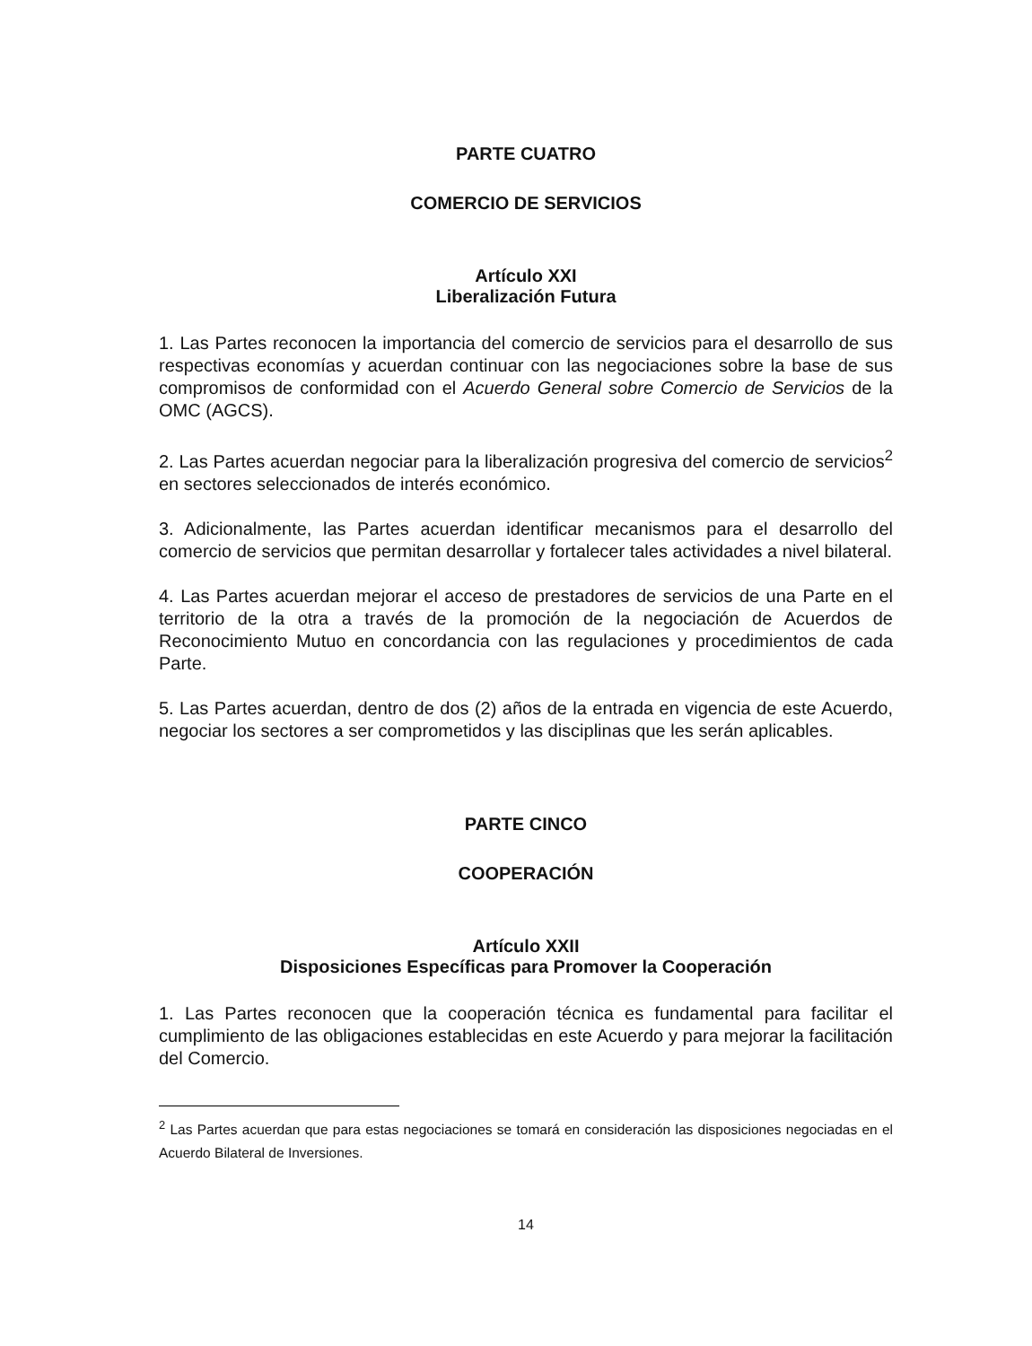PARTE CUATRO
COMERCIO DE SERVICIOS
Artículo XXI
Liberalización Futura
1. Las Partes reconocen la importancia del comercio de servicios para el desarrollo de sus respectivas economías y acuerdan continuar con las negociaciones sobre la base de sus compromisos de conformidad con el Acuerdo General sobre Comercio de Servicios de la OMC (AGCS).
2. Las Partes acuerdan negociar para la liberalización progresiva del comercio de servicios<sup>2</sup> en sectores seleccionados de interés económico.
3. Adicionalmente, las Partes acuerdan identificar mecanismos para el desarrollo del comercio de servicios que permitan desarrollar y fortalecer tales actividades a nivel bilateral.
4. Las Partes acuerdan mejorar el acceso de prestadores de servicios de una Parte en el territorio de la otra a través de la promoción de la negociación de Acuerdos de Reconocimiento Mutuo en concordancia con las regulaciones y procedimientos de cada Parte.
5. Las Partes acuerdan, dentro de dos (2) años de la entrada en vigencia de este Acuerdo, negociar los sectores a ser comprometidos y las disciplinas que les serán aplicables.
PARTE CINCO
COOPERACIÓN
Artículo XXII
Disposiciones Específicas para Promover la Cooperación
1. Las Partes reconocen que la cooperación técnica es fundamental para facilitar el cumplimiento de las obligaciones establecidas en este Acuerdo y para mejorar la facilitación del Comercio.
<sup>2</sup> Las Partes acuerdan que para estas negociaciones se tomará en consideración las disposiciones negociadas en el Acuerdo Bilateral de Inversiones.
14